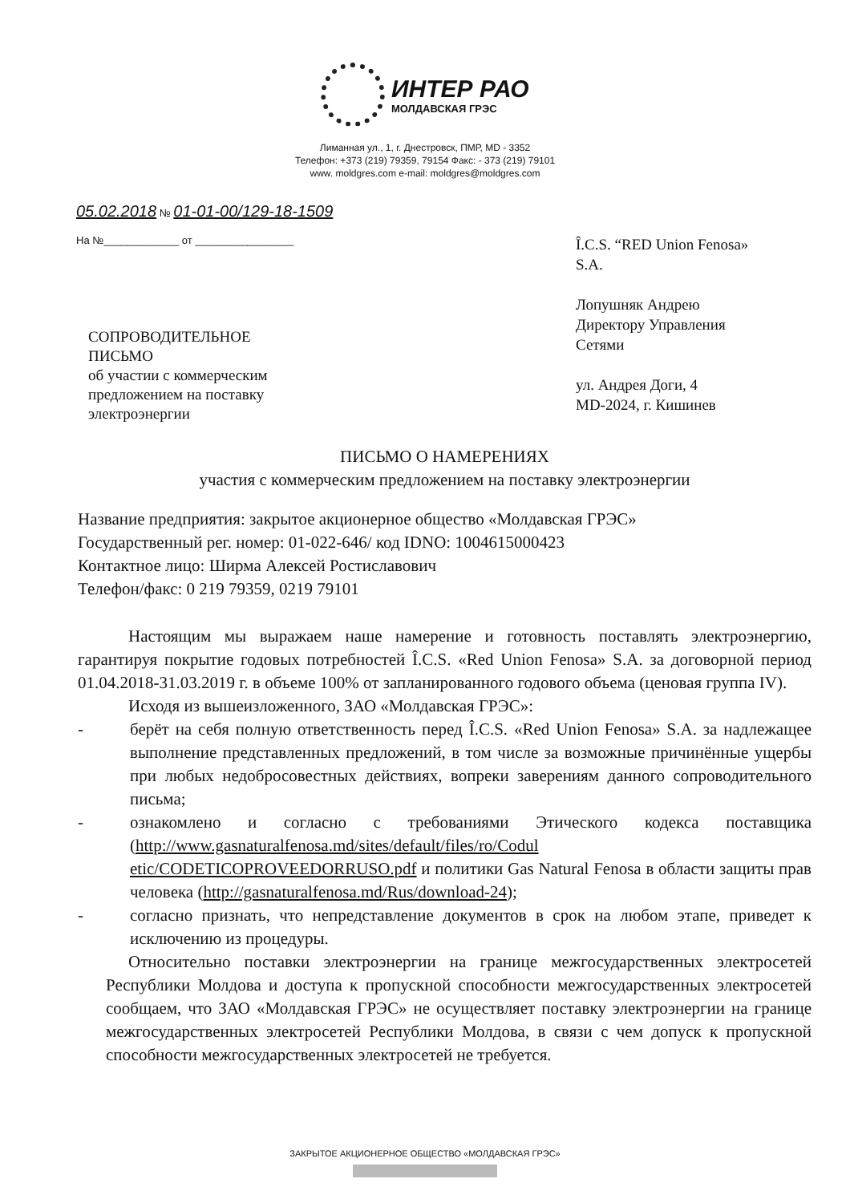ИНТЕР РАО
МОЛДАВСКАЯ ГРЭС
Лиманная ул., 1, г. Днестровск, ПМР, MD - 3352
Телефон: +373 (219) 79359, 79154 Факс: - 373 (219) 79101
www. moldgres.com e-mail: moldgres@moldgres.com
05.02.2018 № 01-01-00/129-18-1509
На №_____________ от _________________
Î.C.S. “RED Union Fenosa»
S.A.
Лопушняк Андрею
Директору Управления
Сетями
ул. Андрея Доги, 4
MD-2024, г. Кишинев
СОПРОВОДИТЕЛЬНОЕ
ПИСЬМО
об участии с коммерческим
предложением на поставку
электроэнергии
ПИСЬМО О НАМЕРЕНИЯХ
участия с коммерческим предложением на поставку электроэнергии
Название предприятия: закрытое акционерное общество «Молдавская ГРЭС»
Государственный рег. номер: 01-022-646/ код IDNO: 1004615000423
Контактное лицо: Ширма Алексей Ростиславович
Телефон/факс: 0 219 79359, 0219 79101
Настоящим мы выражаем наше намерение и готовность поставлять электроэнергию, гарантируя покрытие годовых потребностей Î.C.S. «Red Union Fenosa» S.A. за договорной период 01.04.2018-31.03.2019 г. в объеме 100% от запланированного годового объема (ценовая группа IV).
Исходя из вышеизложенного, ЗАО «Молдавская ГРЭС»:
- берёт на себя полную ответственность перед Î.C.S. «Red Union Fenosa» S.A. за надлежащее выполнение представленных предложений, в том числе за возможные причинённые ущербы при любых недобросовестных действиях, вопреки заверениям данного сопроводительного письма;
- ознакомлено и согласно с требованиями Этического кодекса поставщика (http://www.gasnaturalfenosa.md/sites/default/files/ro/Codul etic/CODETICOPROVEEDORRUSO.pdf и политики Gas Natural Fenosa в области защиты прав человека (http://gasnaturalfenosa.md/Rus/download-24);
- согласно признать, что непредставление документов в срок на любом этапе, приведет к исключению из процедуры.
Относительно поставки электроэнергии на границе межгосударственных электросетей Республики Молдова и доступа к пропускной способности межгосударственных электросетей сообщаем, что ЗАО «Молдавская ГРЭС» не осуществляет поставку электроэнергии на границе межгосударственных электросетей Республики Молдова, в связи с чем допуск к пропускной способности межгосударственных электросетей не требуется.
ЗАКРЫТОЕ АКЦИОНЕРНОЕ ОБЩЕСТВО «МОЛДАВСКАЯ ГРЭС»